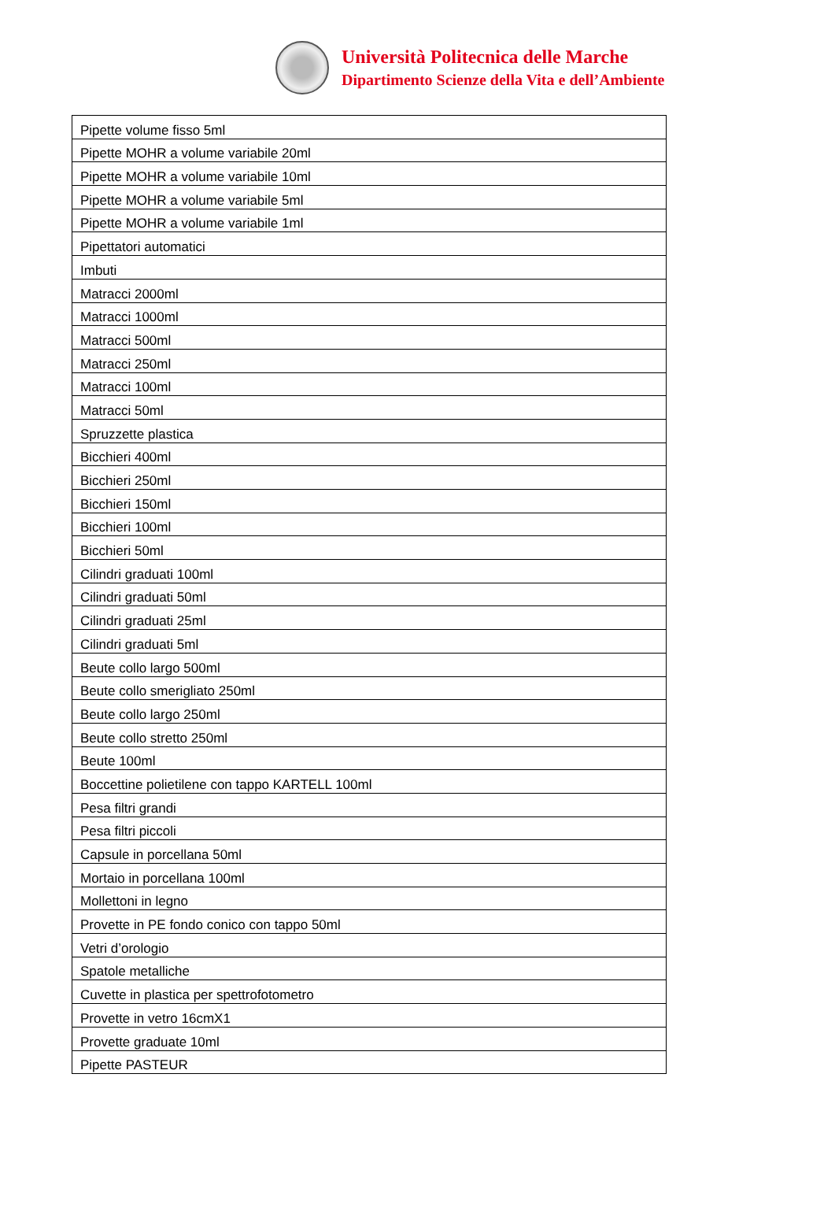Università Politecnica delle Marche
Dipartimento Scienze della Vita e dell’Ambiente
| Pipette volume fisso 5ml |
| Pipette MOHR a volume variabile 20ml |
| Pipette MOHR a volume variabile 10ml |
| Pipette MOHR a volume variabile 5ml |
| Pipette MOHR a volume variabile 1ml |
| Pipettatori automatici |
| Imbuti |
| Matracci 2000ml |
| Matracci 1000ml |
| Matracci 500ml |
| Matracci 250ml |
| Matracci 100ml |
| Matracci 50ml |
| Spruzzette plastica |
| Bicchieri 400ml |
| Bicchieri 250ml |
| Bicchieri 150ml |
| Bicchieri 100ml |
| Bicchieri 50ml |
| Cilindri graduati 100ml |
| Cilindri graduati 50ml |
| Cilindri graduati 25ml |
| Cilindri graduati 5ml |
| Beute collo largo 500ml |
| Beute collo smerigliato 250ml |
| Beute collo largo 250ml |
| Beute collo stretto 250ml |
| Beute 100ml |
| Boccettine polietilene con tappo KARTELL 100ml |
| Pesa filtri grandi |
| Pesa filtri piccoli |
| Capsule in porcellana 50ml |
| Mortaio in porcellana 100ml |
| Mollettoni in legno |
| Provette in PE fondo conico con tappo 50ml |
| Vetri d’orologio |
| Spatole metalliche |
| Cuvette in plastica per spettrofotometro |
| Provette in vetro 16cmX1 |
| Provette graduate 10ml |
| Pipette PASTEUR |